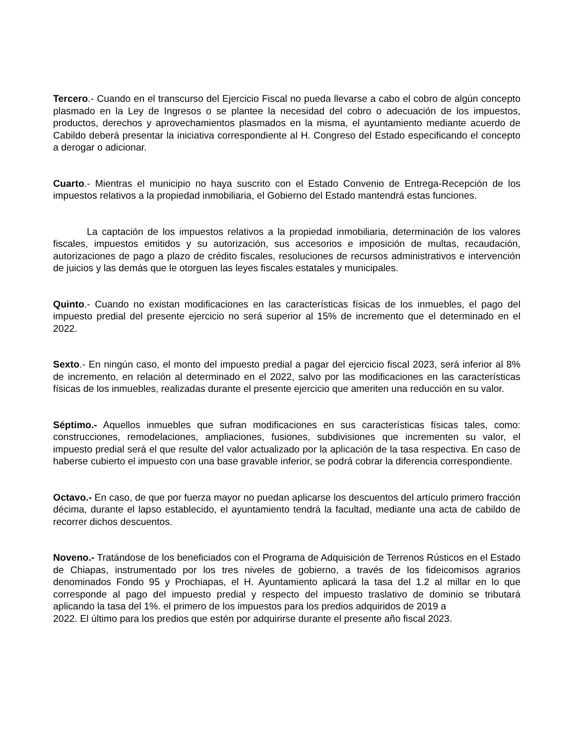Tercero.- Cuando en el transcurso del Ejercicio Fiscal no pueda llevarse a cabo el cobro de algún concepto plasmado en la Ley de Ingresos o se plantee la necesidad del cobro o adecuación de los impuestos, productos, derechos y aprovechamientos plasmados en la misma, el ayuntamiento mediante acuerdo de Cabildo deberá presentar la iniciativa correspondiente al H. Congreso del Estado especificando el concepto a derogar o adicionar.
Cuarto.- Mientras el municipio no haya suscrito con el Estado Convenio de Entrega-Recepción de los impuestos relativos a la propiedad inmobiliaria, el Gobierno del Estado mantendrá estas funciones.
La captación de los impuestos relativos a la propiedad inmobiliaria, determinación de los valores fiscales, impuestos emitidos y su autorización, sus accesorios e imposición de multas, recaudación, autorizaciones de pago a plazo de crédito fiscales, resoluciones de recursos administrativos e intervención de juicios y las demás que le otorguen las leyes fiscales estatales y municipales.
Quinto.- Cuando no existan modificaciones en las características físicas de los inmuebles, el pago del impuesto predial del presente ejercicio no será superior al 15% de incremento que el determinado en el 2022.
Sexto.- En ningún caso, el monto del impuesto predial a pagar del ejercicio fiscal 2023, será inferior al 8% de incremento, en relación al determinado en el 2022, salvo por las modificaciones en las características físicas de los inmuebles, realizadas durante el presente ejercicio que ameriten una reducción en su valor.
Séptimo.- Aquellos inmuebles que sufran modificaciones en sus características físicas tales, como: construcciones, remodelaciones, ampliaciones, fusiones, subdivisiones que incrementen su valor, el impuesto predial será el que resulte del valor actualizado por la aplicación de la tasa respectiva. En caso de haberse cubierto el impuesto con una base gravable inferior, se podrá cobrar la diferencia correspondiente.
Octavo.- En caso, de que por fuerza mayor no puedan aplicarse los descuentos del artículo primero fracción décima, durante el lapso establecido, el ayuntamiento tendrá la facultad, mediante una acta de cabildo de recorrer dichos descuentos.
Noveno.- Tratándose de los beneficiados con el Programa de Adquisición de Terrenos Rústicos en el Estado de Chiapas, instrumentado por los tres niveles de gobierno, a través de los fideicomisos agrarios denominados Fondo 95 y Prochiapas, el H. Ayuntamiento aplicará la tasa del 1.2 al millar en lo que corresponde al pago del impuesto predial y respecto del impuesto traslativo de dominio se tributará aplicando la tasa del 1%. el primero de los impuestos para los predios adquiridos de 2019 a
2022. El último para los predios que estén por adquirirse durante el presente año fiscal 2023.